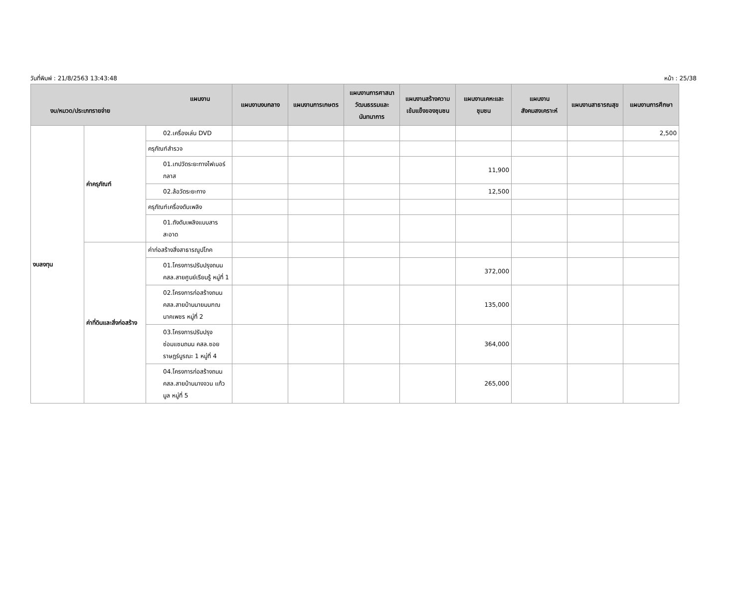วันที่พิมพ์ : 21/8/2563 13:43:48 หน้า : 25/38
| แผนงาน งบ/หมวด/ประเภทรายจ่าย | | | แผนงานงบกลาง | แผนงานการเกษตร | แผนงานการศาสนาวัฒนธรรมและนันทนาการ | แผนงานสร้างความเข้มแข็งของชุมชน | แผนงานเคหะและชุมชน | แผนงานสังคมสงเคราะห์ | แผนงานสาธารณสุข | แผนงานการศึกษา |
| --- | --- | --- | --- | --- | --- | --- | --- | --- | --- | --- |
| งบลงทุน | ค่าครุภัณฑ์ | 02.เครื่องเล่น DVD | | | | | | | | 2,500 |
| | | ครุภัณฑ์สำรวจ | | | | | | | | |
| | | 01.เทปวัดระยะทางไฟเบอร์กลาส | | | | | 11,900 | | | |
| | | 02.ล้อวัดระยะทาง | | | | | 12,500 | | | |
| | | ครุภัณฑ์เครื่องดับเพลิง | | | | | | | | |
| | | 01.ถังดับเพลิงแบบสารสะอาด | | | | | | | | |
| | ค่าที่ดินและสิ่งก่อสร้าง | ค่าก่อสร้างสิ่งสาธารณูปโภค | | | | | | | | |
| | | 01.โครงการปรับปรุงถนน คสล.สายศูนย์เรียนรู้ หมู่ที่ 1 | | | | | 372,000 | | | |
| | | 02.โครงการก่อสร้างถนน คสล.สายบ้านนายมนฑณ นาคเพชร หมู่ที่ 2 | | | | | 135,000 | | | |
| | | 03.โครงการปรับปรุงซ่อมแซมถนน คสล.ซอยราษฎร์บูรณะ 1 หมู่ที่ 4 | | | | | 364,000 | | | |
| | | 04.โครงการก่อสร้างถนน คสล.สายบ้านนางจวน แก้วมูล หมู่ที่ 5 | | | | | 265,000 | | | |